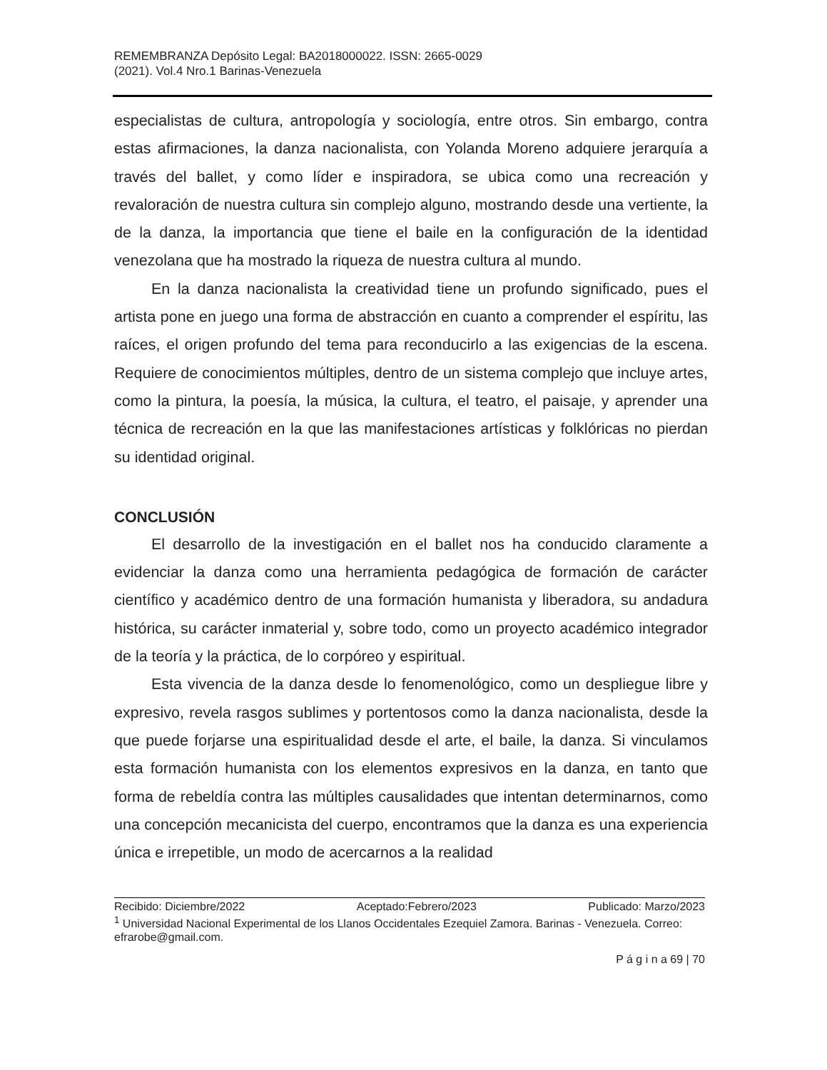REMEMBRANZA Depósito Legal: BA2018000022. ISSN: 2665-0029
(2021). Vol.4 Nro.1 Barinas-Venezuela
especialistas de cultura, antropología y sociología, entre otros. Sin embargo, contra estas afirmaciones, la danza nacionalista, con Yolanda Moreno adquiere jerarquía a través del ballet, y como líder e inspiradora, se ubica como una recreación y revaloración de nuestra cultura sin complejo alguno, mostrando desde una vertiente, la de la danza, la importancia que tiene el baile en la configuración de la identidad venezolana que ha mostrado la riqueza de nuestra cultura al mundo.
En la danza nacionalista la creatividad tiene un profundo significado, pues el artista pone en juego una forma de abstracción en cuanto a comprender el espíritu, las raíces, el origen profundo del tema para reconducirlo a las exigencias de la escena. Requiere de conocimientos múltiples, dentro de un sistema complejo que incluye artes, como la pintura, la poesía, la música, la cultura, el teatro, el paisaje, y aprender una técnica de recreación en la que las manifestaciones artísticas y folklóricas no pierdan su identidad original.
CONCLUSIÓN
El desarrollo de la investigación en el ballet nos ha conducido claramente a evidenciar la danza como una herramienta pedagógica de formación de carácter científico y académico dentro de una formación humanista y liberadora, su andadura histórica, su carácter inmaterial y, sobre todo, como un proyecto académico integrador de la teoría y la práctica, de lo corpóreo y espiritual.
Esta vivencia de la danza desde lo fenomenológico, como un despliegue libre y expresivo, revela rasgos sublimes y portentosos como la danza nacionalista, desde la que puede forjarse una espiritualidad desde el arte, el baile, la danza. Si vinculamos esta formación humanista con los elementos expresivos en la danza, en tanto que forma de rebeldía contra las múltiples causalidades que intentan determinarnos, como una concepción mecanicista del cuerpo, encontramos que la danza es una experiencia única e irrepetible, un modo de acercarnos a la realidad
Recibido: Diciembre/2022 Aceptado:Febrero/2023 Publicado: Marzo/2023
<sup>1</sup> Universidad Nacional Experimental de los Llanos Occidentales Ezequiel Zamora. Barinas - Venezuela. Correo: efrarobe@gmail.com.
P á g i n a 69 | 70